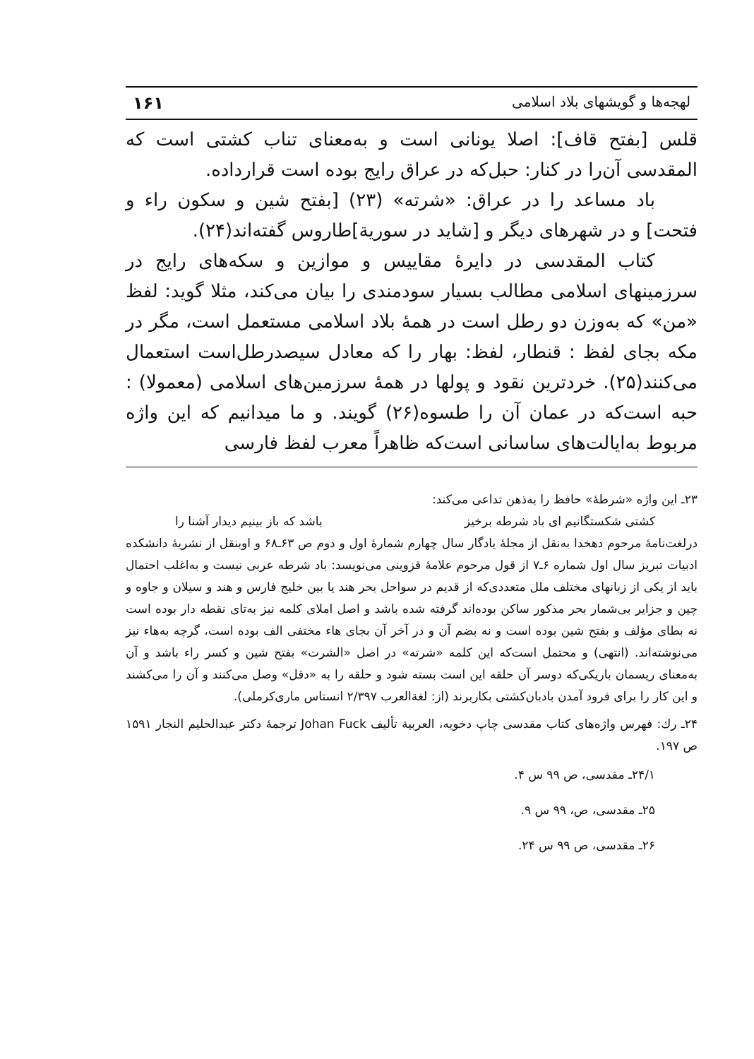لهجه‌ها و گویشهای بلاد اسلامی ۱۶۱
قلس [بفتح قاف]: اصلا یونانی است و به‌معنای تناب کشتی است که المقدسی آن‌را در کنار: حبل‌که در عراق رایج بوده است قرارداده.
باد مساعد را در عراق: «شرته» (۲۳) [بفتح شین و سکون راء و فتحت] و در شهرهای دیگر و [شاید در سوریة]طاروس گفته‌اند(۲۴).
کتاب المقدسی در دایرهٔ مقاییس و موازین و سکه‌های رایج در سرزمینهای اسلامی مطالب بسیار سودمندی را بیان می‌کند، مثلا گوید: لفظ «من» که به‌وزن دو رطل است در همهٔ بلاد اسلامی مستعمل است، مگر در مکه بجای لفظ : قنطار، لفظ: بهار را که معادل سیصدرطل‌است استعمال می‌کنند(۲۵). خردترین نقود و پولها در همهٔ سرزمین‌های اسلامی (معمولا) : حبه است‌که در عمان آن را طسوه(۲۶) گویند. و ما میدانیم که این واژه مربوط به‌ایالت‌های ساسانی است‌که ظاهراً معرب لفظ فارسی
۲۳ـ این واژه «شرطهٔ» حافظ را به‌ذهن تداعی می‌کند:
کشتی شکستگانیم ای باد شرطه برخیز باشد که باز بینیم دیدار آشنا را
درلغت‌نامهٔ مرحوم دهخدا به‌نقل از مجلهٔ یادگار سال چهارم شمارهٔ اول و دوم ص ۶۳ـ۶۸ و اوبنقل از نشریهٔ دانشکده ادبیات تبریز سال اول شماره ۶ـ۷ از قول مرحوم علامهٔ قزوینی می‌نویسد: باد شرطه عربی نیست و به‌اغلب احتمال باید از یکی از زبانهای مختلف ملل متعددی‌که از قدیم در سواحل بحر هند یا بین خلیج فارس و هند و سیلان و جاوه و چین و جزایر بی‌شمار بحر مذکور ساکن بوده‌اند گرفته شده باشد و اصل املای کلمه نیز به‌تای نقطه دار بوده است نه بطای مؤلف و بفتح شین بوده است و نه بضم آن و در آخر آن بجای هاء مختفی الف بوده است، گرچه به‌هاء نیز می‌نوشته‌اند. (انتهی) و محتمل است‌که این کلمه «شرته» در اصل «الشرت» بفتح شین و کسر راء باشد و آن به‌معنای ریسمان باریکی‌که دوسر آن حلقه این است بسته شود و حلقه را به «دقل» وصل می‌کنند و آن را می‌کشند و این کار را برای فرود آمدن بادبان‌کشتی بکاربرند (از: لغةالعرب ۲/۳۹۷ انستاس ماری‌کرملی).
۲۴ـ رك: فهرس واژه‌های کتاب مقدسی چاپ دخویه، العربیة تألیف Johan Fuck ترجمهٔ دکتر عبدالحلیم النجار ۱۵۹۱ ص ۱۹۷.
۲۴/۱ـ مقدسی، ص ۹۹ س ۴.
۲۵ـ مقدسی، ص، ۹۹ س ۹.
۲۶ـ مقدسی، ص ۹۹ س ۲۴.